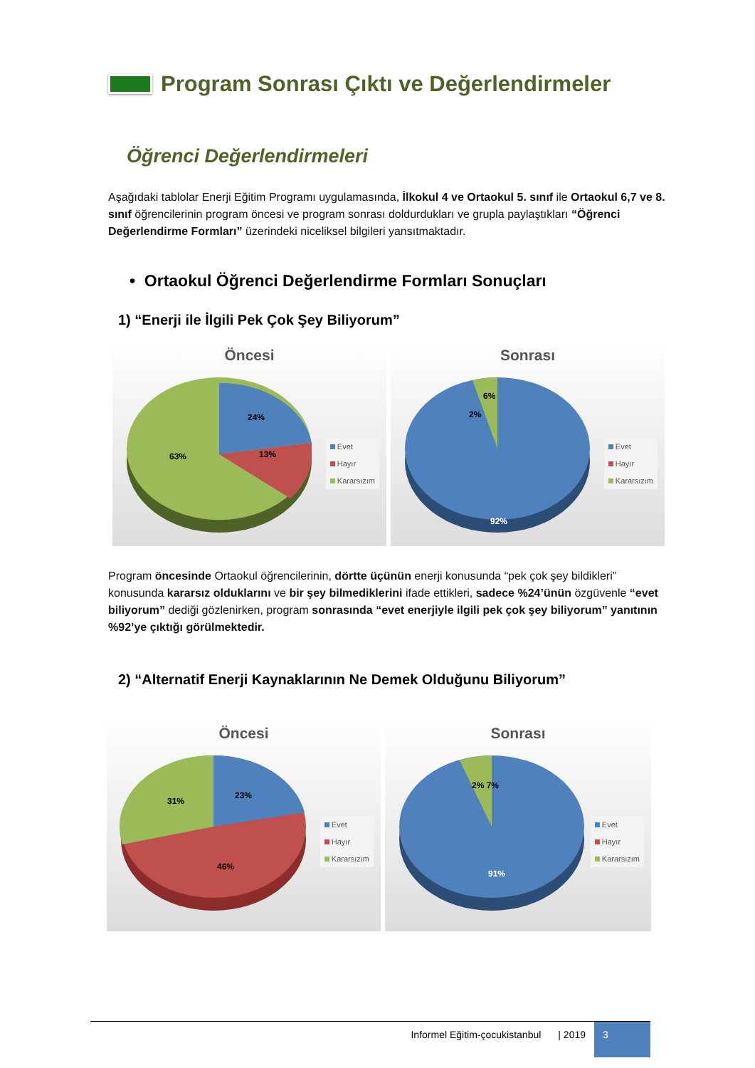Program Sonrası Çıktı ve Değerlendirmeler
Öğrenci Değerlendirmeleri
Aşağıdaki tablolar Enerji Eğitim Programı uygulamasında, İlkokul 4 ve Ortaokul 5. sınıf ile Ortaokul 6,7 ve 8. sınıf öğrencilerinin program öncesi ve program sonrası doldurdukları ve grupla paylaştıkları “Öğrenci Değerlendirme Formları” üzerindeki niceliksel bilgileri yansıtmaktadır.
• Ortaokul Öğrenci Değerlendirme Formları Sonuçları
1) “Enerji ile İlgili Pek Çok Şey Biliyorum”
Öncesi
24%
13%
63%
Evet
Hayır
Kararsızım
Sonrası
92%
6%
2%
Evet
Hayır
Kararsızım
Program öncesinde Ortaokul öğrencilerinin, dörtte üçünün enerji konusunda “pek çok şey bildikleri” konusunda kararsız olduklarını ve bir şey bilmediklerini ifade ettikleri, sadece %24’ünün özgüvenle “evet biliyorum” dediği gözlenirken, program sonrasında “evet enerjiyle ilgili pek çok şey biliyorum” yanıtının %92’ye çıktığı görülmektedir.
2) “Alternatif Enerji Kaynaklarının Ne Demek Olduğunu Biliyorum”
Öncesi
23%
31%
46%
Evet
Hayır
Kararsızım
Sonrası
91%
2% 7%
Evet
Hayır
Kararsızım
Informel Eğitim-çocukistanbul | 2019 3